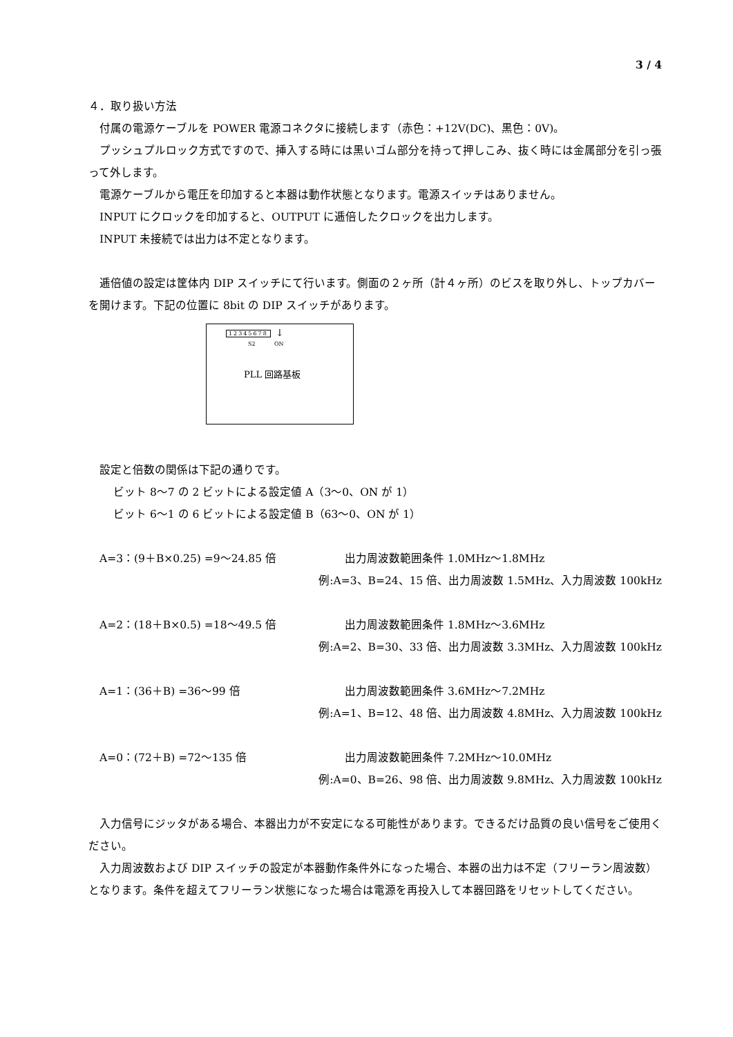3 / 4
４．取り扱い方法
付属の電源ケーブルを POWER 電源コネクタに接続します（赤色：+12V(DC)、黒色：0V)。
プッシュプルロック方式ですので、挿入する時には黒いゴム部分を持って押しこみ、抜く時には金属部分を引っ張って外します。
電源ケーブルから電圧を印加すると本器は動作状態となります。電源スイッチはありません。
INPUT にクロックを印加すると、OUTPUT に逓倍したクロックを出力します。
INPUT 未接続では出力は不定となります。
逓倍値の設定は筐体内 DIP スイッチにて行います。側面の２ヶ所（計４ヶ所）のビスを取り外し、トップカバーを開けます。下記の位置に 8bit の DIP スイッチがあります。
12345678 ↓
S2 ON
PLL 回路基板
設定と倍数の関係は下記の通りです。
ビット 8～7 の 2 ビットによる設定値 A（3～0、ON が 1）
ビット 6～1 の 6 ビットによる設定値 B（63～0、ON が 1）
A=3：(9＋B×0.25) =9～24.85 倍 出力周波数範囲条件 1.0MHz～1.8MHz
例:A=3、B=24、15 倍、出力周波数 1.5MHz、入力周波数 100kHz
A=2：(18＋B×0.5) =18～49.5 倍 出力周波数範囲条件 1.8MHz～3.6MHz
例:A=2、B=30、33 倍、出力周波数 3.3MHz、入力周波数 100kHz
A=1：(36＋B) =36～99 倍 出力周波数範囲条件 3.6MHz～7.2MHz
例:A=1、B=12、48 倍、出力周波数 4.8MHz、入力周波数 100kHz
A=0：(72＋B) =72～135 倍 出力周波数範囲条件 7.2MHz～10.0MHz
例:A=0、B=26、98 倍、出力周波数 9.8MHz、入力周波数 100kHz
入力信号にジッタがある場合、本器出力が不安定になる可能性があります。できるだけ品質の良い信号をご使用ください。
入力周波数および DIP スイッチの設定が本器動作条件外になった場合、本器の出力は不定（フリーラン周波数）となります。条件を超えてフリーラン状態になった場合は電源を再投入して本器回路をリセットしてください。